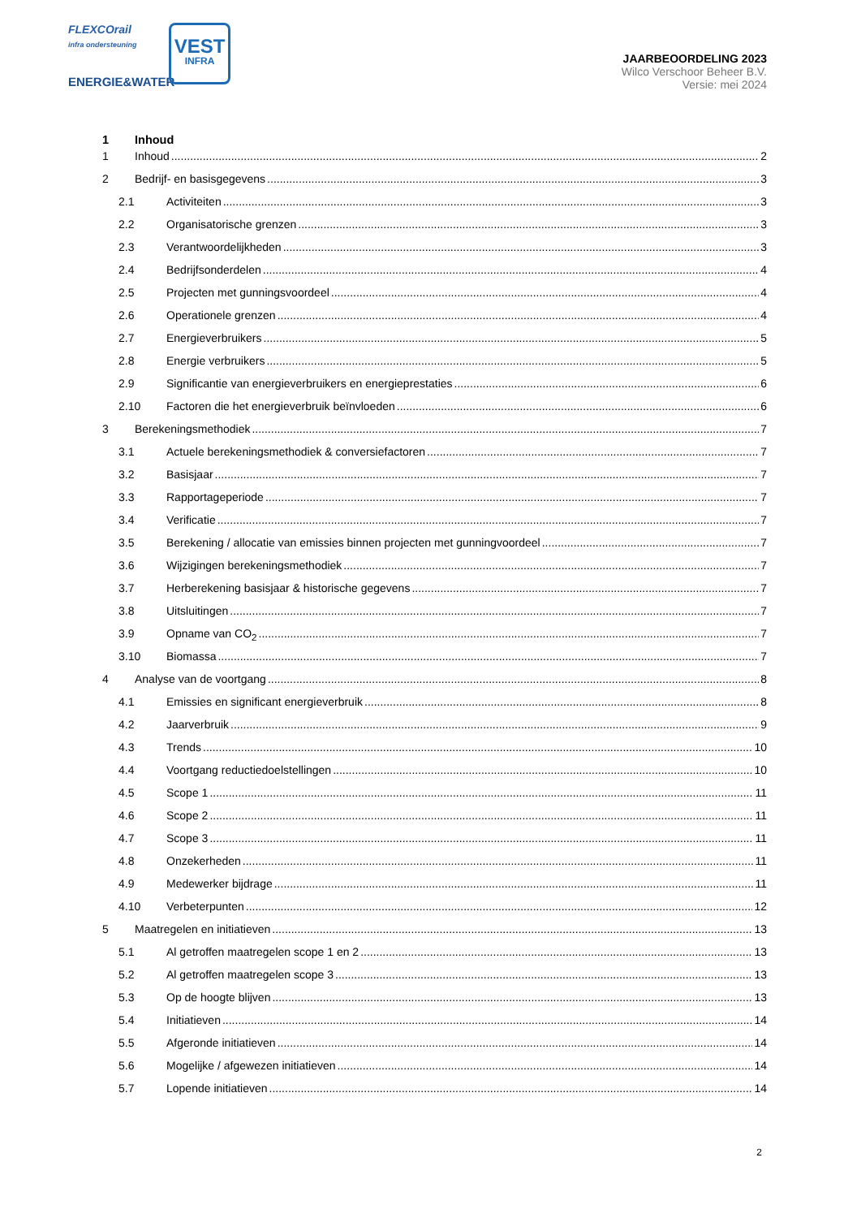FLEXCOrail
infra ondersteuning
ENERGIE&WATER
VEST
INFRA
JAARBEOORDELING 2023
Wilco Verschoor Beheer B.V.
Versie: mei 2024
1 Inhoud
1 Inhoud 2
2 Bedrijf- en basisgegevens 3
2.1 Activiteiten 3
2.2 Organisatorische grenzen 3
2.3 Verantwoordelijkheden 3
2.4 Bedrijfsonderdelen 4
2.5 Projecten met gunningsvoordeel 4
2.6 Operationele grenzen 4
2.7 Energieverbruikers 5
2.8 Energie verbruikers 5
2.9 Significantie van energieverbruikers en energieprestaties 6
2.10 Factoren die het energieverbruik beïnvloeden 6
3 Berekeningsmethodiek 7
3.1 Actuele berekeningsmethodiek & conversiefactoren 7
3.2 Basisjaar 7
3.3 Rapportageperiode 7
3.4 Verificatie 7
3.5 Berekening / allocatie van emissies binnen projecten met gunningvoordeel 7
3.6 Wijzigingen berekeningsmethodiek 7
3.7 Herberekening basisjaar & historische gegevens 7
3.8 Uitsluitingen 7
3.9 Opname van CO<sub>2</sub> 7
3.10 Biomassa 7
4 Analyse van de voortgang 8
4.1 Emissies en significant energieverbruik 8
4.2 Jaarverbruik 9
4.3 Trends 10
4.4 Voortgang reductiedoelstellingen 10
4.5 Scope 1 11
4.6 Scope 2 11
4.7 Scope 3 11
4.8 Onzekerheden 11
4.9 Medewerker bijdrage 11
4.10 Verbeterpunten 12
5 Maatregelen en initiatieven 13
5.1 Al getroffen maatregelen scope 1 en 2 13
5.2 Al getroffen maatregelen scope 3 13
5.3 Op de hoogte blijven 13
5.4 Initiatieven 14
5.5 Afgeronde initiatieven 14
5.6 Mogelijke / afgewezen initiatieven 14
5.7 Lopende initiatieven 14
2